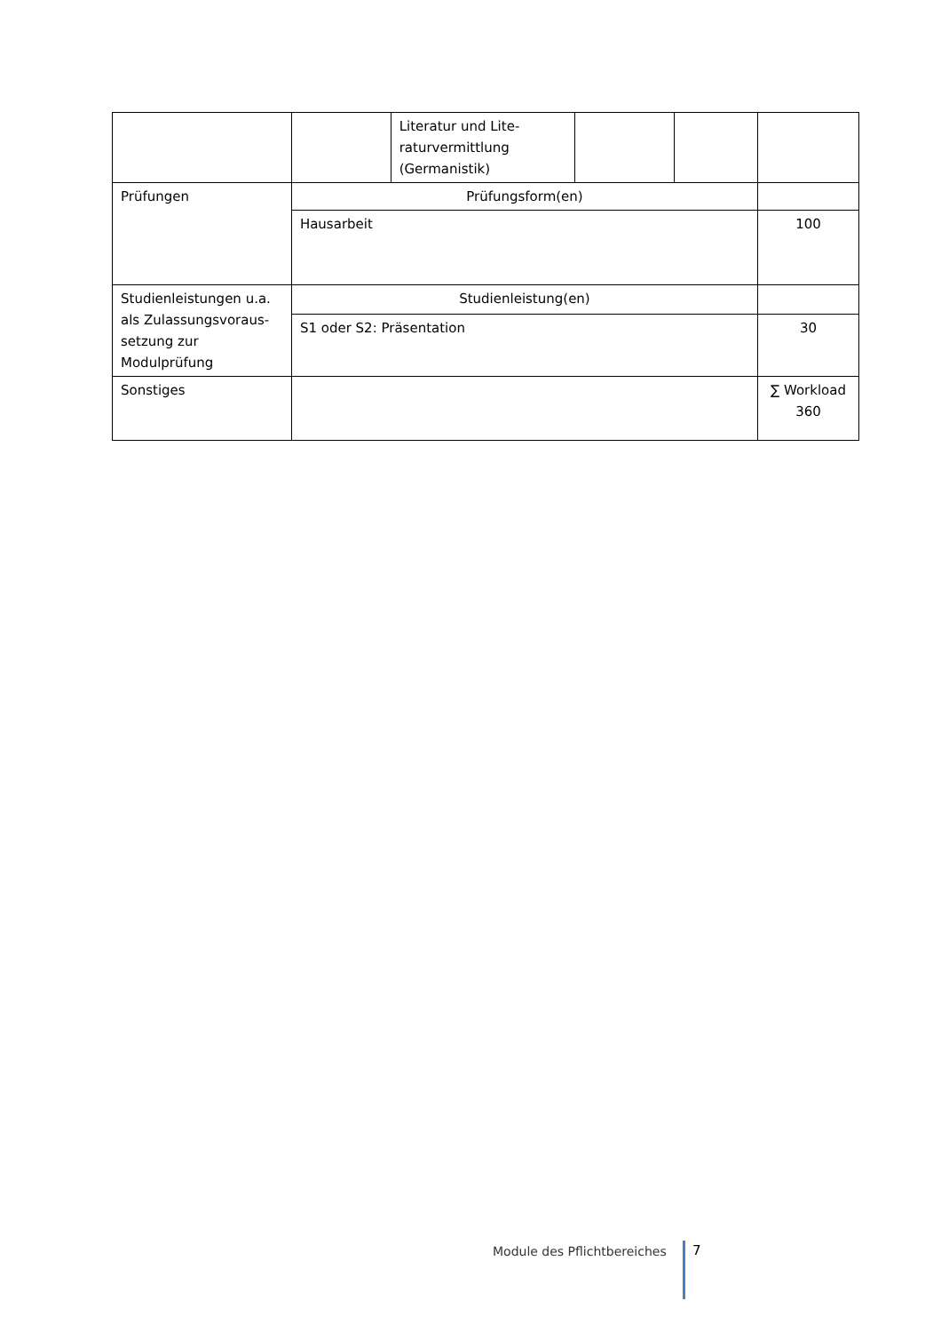| | | Literatur und Lite-raturvermittlung (Germanistik) | | | |
| Prüfungen | Prüfungsform(en) | | | | |
| | Hausarbeit | | | | 100 |
| Studienleistungen u.a. als Zulassungsvoraus-setzung zur Modulprüfung | Studienleistung(en) | | | | |
| | S1 oder S2: Präsentation | | | | 30 |
| Sonstiges | | | | | ∑ Workload 360 |
Module des Pflichtbereiches 7